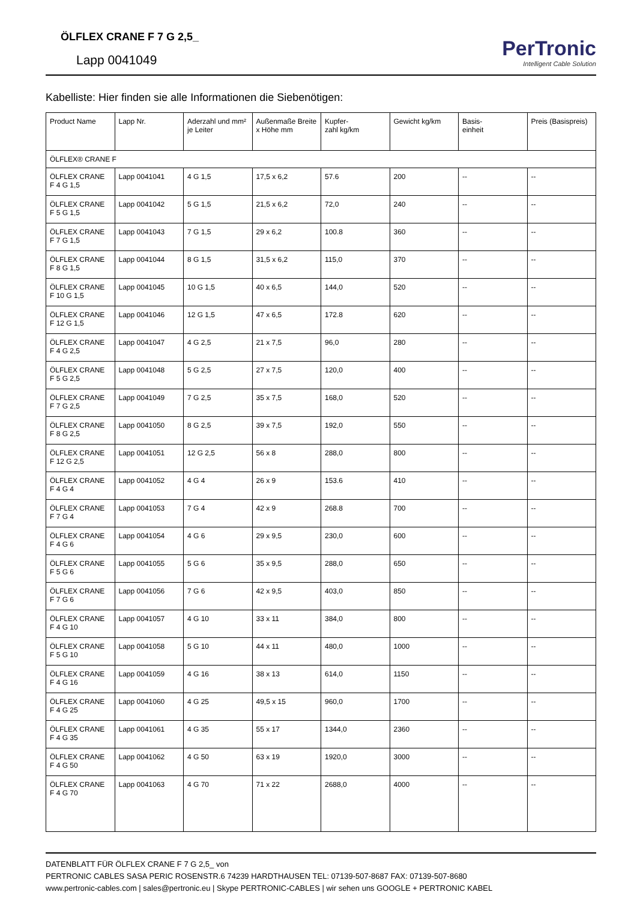ÖLFLEX CRANE F 7 G 2,5_
Lapp 0041049
PerTronic
Intelligent Cable Solution
Kabelliste: Hier finden sie alle Informationen die Siebenötigen:
| Product Name | Lapp Nr. | Aderzahl und mm² je Leiter | Außenmaße Breite x Höhe mm | Kupfer- zahl kg/km | Gewicht kg/km | Basis- einheit | Preis (Basispreis) |
| --- | --- | --- | --- | --- | --- | --- | --- |
| ÖLFLEX® CRANE F | | | | | | | |
| ÖLFLEX CRANE F 4 G 1,5 | Lapp 0041041 | 4 G 1,5 | 17,5 x 6,2 | 57.6 | 200 | -- | -- |
| ÖLFLEX CRANE F 5 G 1,5 | Lapp 0041042 | 5 G 1,5 | 21,5 x 6,2 | 72,0 | 240 | -- | -- |
| ÖLFLEX CRANE F 7 G 1,5 | Lapp 0041043 | 7 G 1,5 | 29 x 6,2 | 100.8 | 360 | -- | -- |
| ÖLFLEX CRANE F 8 G 1,5 | Lapp 0041044 | 8 G 1,5 | 31,5 x 6,2 | 115,0 | 370 | -- | -- |
| ÖLFLEX CRANE F 10 G 1,5 | Lapp 0041045 | 10 G 1,5 | 40 x 6,5 | 144,0 | 520 | -- | -- |
| ÖLFLEX CRANE F 12 G 1,5 | Lapp 0041046 | 12 G 1,5 | 47 x 6,5 | 172.8 | 620 | -- | -- |
| ÖLFLEX CRANE F 4 G 2,5 | Lapp 0041047 | 4 G 2,5 | 21 x 7,5 | 96,0 | 280 | -- | -- |
| ÖLFLEX CRANE F 5 G 2,5 | Lapp 0041048 | 5 G 2,5 | 27 x 7,5 | 120,0 | 400 | -- | -- |
| ÖLFLEX CRANE F 7 G 2,5 | Lapp 0041049 | 7 G 2,5 | 35 x 7,5 | 168,0 | 520 | -- | -- |
| ÖLFLEX CRANE F 8 G 2,5 | Lapp 0041050 | 8 G 2,5 | 39 x 7,5 | 192,0 | 550 | -- | -- |
| ÖLFLEX CRANE F 12 G 2,5 | Lapp 0041051 | 12 G 2,5 | 56 x 8 | 288,0 | 800 | -- | -- |
| ÖLFLEX CRANE F 4 G 4 | Lapp 0041052 | 4 G 4 | 26 x 9 | 153.6 | 410 | -- | -- |
| ÖLFLEX CRANE F 7 G 4 | Lapp 0041053 | 7 G 4 | 42 x 9 | 268.8 | 700 | -- | -- |
| ÖLFLEX CRANE F 4 G 6 | Lapp 0041054 | 4 G 6 | 29 x 9,5 | 230,0 | 600 | -- | -- |
| ÖLFLEX CRANE F 5 G 6 | Lapp 0041055 | 5 G 6 | 35 x 9,5 | 288,0 | 650 | -- | -- |
| ÖLFLEX CRANE F 7 G 6 | Lapp 0041056 | 7 G 6 | 42 x 9,5 | 403,0 | 850 | -- | -- |
| ÖLFLEX CRANE F 4 G 10 | Lapp 0041057 | 4 G 10 | 33 x 11 | 384,0 | 800 | -- | -- |
| ÖLFLEX CRANE F 5 G 10 | Lapp 0041058 | 5 G 10 | 44 x 11 | 480,0 | 1000 | -- | -- |
| ÖLFLEX CRANE F 4 G 16 | Lapp 0041059 | 4 G 16 | 38 x 13 | 614,0 | 1150 | -- | -- |
| ÖLFLEX CRANE F 4 G 25 | Lapp 0041060 | 4 G 25 | 49,5 x 15 | 960,0 | 1700 | -- | -- |
| ÖLFLEX CRANE F 4 G 35 | Lapp 0041061 | 4 G 35 | 55 x 17 | 1344,0 | 2360 | -- | -- |
| ÖLFLEX CRANE F 4 G 50 | Lapp 0041062 | 4 G 50 | 63 x 19 | 1920,0 | 3000 | -- | -- |
| ÖLFLEX CRANE F 4 G 70 | Lapp 0041063 | 4 G 70 | 71 x 22 | 2688,0 | 4000 | -- | -- |
DATENBLATT FÜR ÖLFLEX CRANE F 7 G 2,5_ von
PERTRONIC CABLES SASA PERIC ROSENSTR.6 74239 HARDTHAUSEN TEL: 07139-507-8687 FAX: 07139-507-8680
www.pertronic-cables.com | sales@pertronic.eu | Skype PERTRONIC-CABLES | wir sehen uns GOOGLE + PERTRONIC KABEL